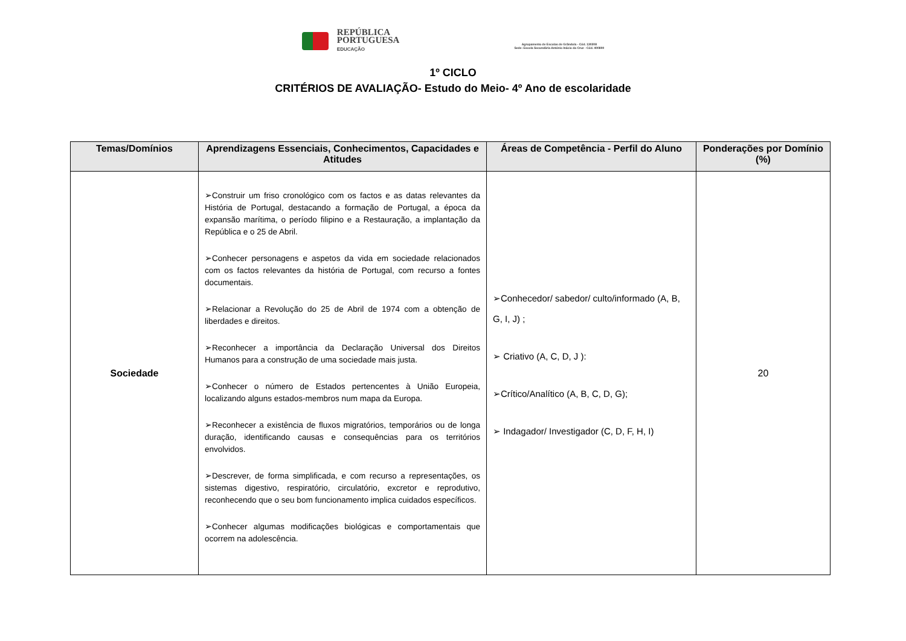REPÚBLICA
PORTUGUESA
EDUCAÇÃO
Agrupamento de Escolas de Grândola - Cód. 130308
Sede: Escola Secundária António Inácio da Cruz - Cód. 400890
1º CICLO
CRITÉRIOS DE AVALIAÇÃO- Estudo do Meio- 4º Ano de escolaridade
| Temas/Domínios | Aprendizagens Essenciais, Conhecimentos, Capacidades e Atitudes | Áreas de Competência - Perfil do Aluno | Ponderações por Domínio (%) |
| --- | --- | --- | --- |
| Sociedade | ➢Construir um friso cronológico com os factos e as datas relevantes da História de Portugal, destacando a formação de Portugal, a época da expansão marítima, o período filipino e a Restauração, a implantação da República e o 25 de Abril. ➢Conhecer personagens e aspetos da vida em sociedade relacionados com os factos relevantes da história de Portugal, com recurso a fontes documentais. ➢Relacionar a Revolução do 25 de Abril de 1974 com a obtenção de liberdades e direitos. ➢Reconhecer a importância da Declaração Universal dos Direitos Humanos para a construção de uma sociedade mais justa. ➢Conhecer o número de Estados pertencentes à União Europeia, localizando alguns estados-membros num mapa da Europa. ➢Reconhecer a existência de fluxos migratórios, temporários ou de longa duração, identificando causas e consequências para os territórios envolvidos. ➢Descrever, de forma simplificada, e com recurso a representações, os sistemas digestivo, respiratório, circulatório, excretor e reprodutivo, reconhecendo que o seu bom funcionamento implica cuidados específicos. ➢Conhecer algumas modificações biológicas e comportamentais que ocorrem na adolescência. | ➢Conhecedor/ sabedor/ culto/informado (A, B, G, I, J) ; ➢ Criativo (A, C, D, J ): ➢Crítico/Analítico (A, B, C, D, G); ➢ Indagador/ Investigador (C, D, F, H, I) | 20 |